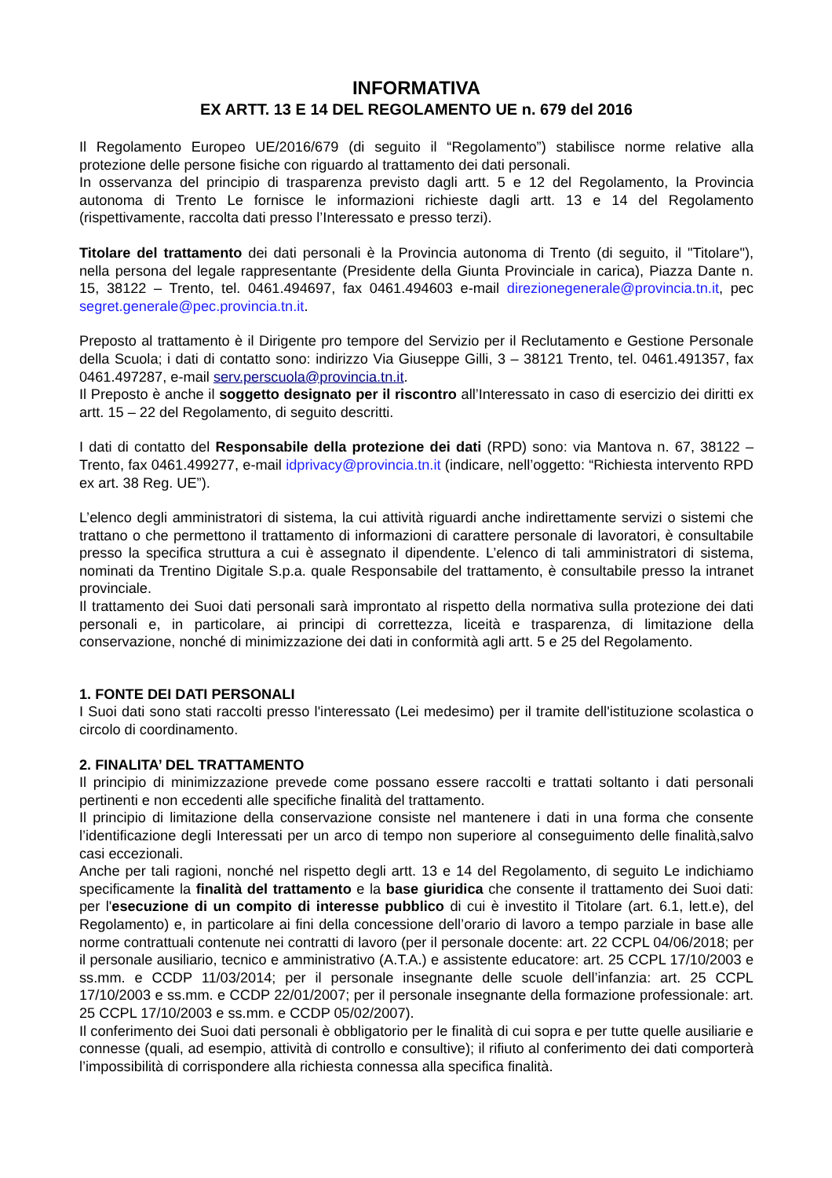INFORMATIVA
EX ARTT. 13 E 14 DEL REGOLAMENTO UE n. 679 del 2016
Il Regolamento Europeo UE/2016/679 (di seguito il “Regolamento”) stabilisce norme relative alla protezione delle persone fisiche con riguardo al trattamento dei dati personali.
In osservanza del principio di trasparenza previsto dagli artt. 5 e 12 del Regolamento, la Provincia autonoma di Trento Le fornisce le informazioni richieste dagli artt. 13 e 14 del Regolamento (rispettivamente, raccolta dati presso l’Interessato e presso terzi).
Titolare del trattamento dei dati personali è la Provincia autonoma di Trento (di seguito, il "Titolare"), nella persona del legale rappresentante (Presidente della Giunta Provinciale in carica), Piazza Dante n. 15, 38122 – Trento, tel. 0461.494697, fax 0461.494603 e-mail direzionegenerale@provincia.tn.it, pec segret.generale@pec.provincia.tn.it.
Preposto al trattamento è il Dirigente pro tempore del Servizio per il Reclutamento e Gestione Personale della Scuola; i dati di contatto sono: indirizzo Via Giuseppe Gilli, 3 – 38121 Trento, tel. 0461.491357, fax 0461.497287, e-mail serv.perscuola@provincia.tn.it.
Il Preposto è anche il soggetto designato per il riscontro all’Interessato in caso di esercizio dei diritti ex artt. 15 – 22 del Regolamento, di seguito descritti.
I dati di contatto del Responsabile della protezione dei dati (RPD) sono: via Mantova n. 67, 38122 – Trento, fax 0461.499277, e-mail idprivacy@provincia.tn.it (indicare, nell’oggetto: “Richiesta intervento RPD ex art. 38 Reg. UE”).
L’elenco degli amministratori di sistema, la cui attività riguardi anche indirettamente servizi o sistemi che trattano o che permettono il trattamento di informazioni di carattere personale di lavoratori, è consultabile presso la specifica struttura a cui è assegnato il dipendente. L’elenco di tali amministratori di sistema, nominati da Trentino Digitale S.p.a. quale Responsabile del trattamento, è consultabile presso la intranet provinciale.
Il trattamento dei Suoi dati personali sarà improntato al rispetto della normativa sulla protezione dei dati personali e, in particolare, ai principi di correttezza, liceità e trasparenza, di limitazione della conservazione, nonché di minimizzazione dei dati in conformità agli artt. 5 e 25 del Regolamento.
1. FONTE DEI DATI PERSONALI
I Suoi dati sono stati raccolti presso l'interessato (Lei medesimo) per il tramite dell'istituzione scolastica o circolo di coordinamento.
2. FINALITA’ DEL TRATTAMENTO
Il principio di minimizzazione prevede come possano essere raccolti e trattati soltanto i dati personali pertinenti e non eccedenti alle specifiche finalità del trattamento.
Il principio di limitazione della conservazione consiste nel mantenere i dati in una forma che consente l’identificazione degli Interessati per un arco di tempo non superiore al conseguimento delle finalità,salvo casi eccezionali.
Anche per tali ragioni, nonché nel rispetto degli artt. 13 e 14 del Regolamento, di seguito Le indichiamo specificamente la finalità del trattamento e la base giuridica che consente il trattamento dei Suoi dati: per l'esecuzione di un compito di interesse pubblico di cui è investito il Titolare (art. 6.1, lett.e), del Regolamento) e, in particolare ai fini della concessione dell’orario di lavoro a tempo parziale in base alle norme contrattuali contenute nei contratti di lavoro (per il personale docente: art. 22 CCPL 04/06/2018; per il personale ausiliario, tecnico e amministrativo (A.T.A.) e assistente educatore: art. 25 CCPL 17/10/2003 e ss.mm. e CCDP 11/03/2014; per il personale insegnante delle scuole dell’infanzia: art. 25 CCPL 17/10/2003 e ss.mm. e CCDP 22/01/2007; per il personale insegnante della formazione professionale: art. 25 CCPL 17/10/2003 e ss.mm. e CCDP 05/02/2007).
Il conferimento dei Suoi dati personali è obbligatorio per le finalità di cui sopra e per tutte quelle ausiliarie e connesse (quali, ad esempio, attività di controllo e consultive); il rifiuto al conferimento dei dati comporterà l’impossibilità di corrispondere alla richiesta connessa alla specifica finalità.